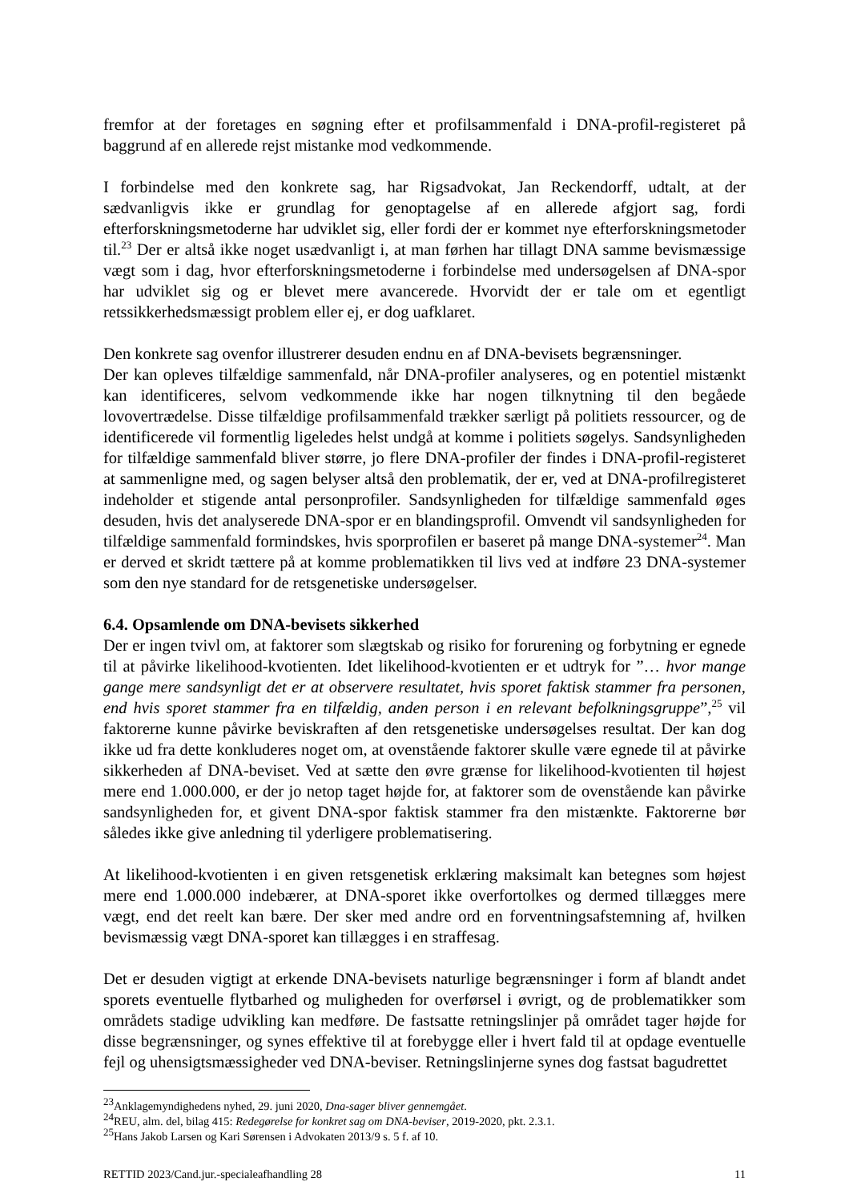fremfor at der foretages en søgning efter et profilsammenfald i DNA-profil-registeret på baggrund af en allerede rejst mistanke mod vedkommende.
I forbindelse med den konkrete sag, har Rigsadvokat, Jan Reckendorff, udtalt, at der sædvanligvis ikke er grundlag for genoptagelse af en allerede afgjort sag, fordi efterforskningsmetoderne har udviklet sig, eller fordi der er kommet nye efterforskningsmetoder til.<sup>23</sup> Der er altså ikke noget usædvanligt i, at man førhen har tillagt DNA samme bevismæssige vægt som i dag, hvor efterforskningsmetoderne i forbindelse med undersøgelsen af DNA-spor har udviklet sig og er blevet mere avancerede. Hvorvidt der er tale om et egentligt retssikkerhedsmæssigt problem eller ej, er dog uafklaret.
Den konkrete sag ovenfor illustrerer desuden endnu en af DNA-bevisets begrænsninger.
Der kan opleves tilfældige sammenfald, når DNA-profiler analyseres, og en potentiel mistænkt kan identificeres, selvom vedkommende ikke har nogen tilknytning til den begåede lovovertrædelse. Disse tilfældige profilsammenfald trækker særligt på politiets ressourcer, og de identificerede vil formentlig ligeledes helst undgå at komme i politiets søgelys. Sandsynligheden for tilfældige sammenfald bliver større, jo flere DNA-profiler der findes i DNA-profil-registeret at sammenligne med, og sagen belyser altså den problematik, der er, ved at DNA-profilregisteret indeholder et stigende antal personprofiler. Sandsynligheden for tilfældige sammenfald øges desuden, hvis det analyserede DNA-spor er en blandingsprofil. Omvendt vil sandsynligheden for tilfældige sammenfald formindskes, hvis sporprofilen er baseret på mange DNA-systemer<sup>24</sup>. Man er derved et skridt tættere på at komme problematikken til livs ved at indføre 23 DNA-systemer som den nye standard for de retsgenetiske undersøgelser.
6.4. Opsamlende om DNA-bevisets sikkerhed
Der er ingen tvivl om, at faktorer som slægtskab og risiko for forurening og forbytning er egnede til at påvirke likelihood-kvotienten. Idet likelihood-kvotienten er et udtryk for ”… hvor mange gange mere sandsynligt det er at observere resultatet, hvis sporet faktisk stammer fra personen, end hvis sporet stammer fra en tilfældig, anden person i en relevant befolkningsgruppe”,<sup>25</sup> vil faktorerne kunne påvirke beviskraften af den retsgenetiske undersøgelses resultat. Der kan dog ikke ud fra dette konkluderes noget om, at ovenstående faktorer skulle være egnede til at påvirke sikkerheden af DNA-beviset. Ved at sætte den øvre grænse for likelihood-kvotienten til højest mere end 1.000.000, er der jo netop taget højde for, at faktorer som de ovenstående kan påvirke sandsynligheden for, et givent DNA-spor faktisk stammer fra den mistænkte. Faktorerne bør således ikke give anledning til yderligere problematisering.
At likelihood-kvotienten i en given retsgenetisk erklæring maksimalt kan betegnes som højest mere end 1.000.000 indebærer, at DNA-sporet ikke overfortolkes og dermed tillægges mere vægt, end det reelt kan bære. Der sker med andre ord en forventningsafstemning af, hvilken bevismæssig vægt DNA-sporet kan tillægges i en straffesag.
Det er desuden vigtigt at erkende DNA-bevisets naturlige begrænsninger i form af blandt andet sporets eventuelle flytbarhed og muligheden for overførsel i øvrigt, og de problematikker som områdets stadige udvikling kan medføre. De fastsatte retningslinjer på området tager højde for disse begrænsninger, og synes effektive til at forebygge eller i hvert fald til at opdage eventuelle fejl og uhensigtsmæssigheder ved DNA-beviser. Retningslinjerne synes dog fastsat bagudrettet
<sup>23</sup> Anklagemyndighedens nyhed, 29. juni 2020, Dna-sager bliver gennemgået.
<sup>24</sup> REU, alm. del, bilag 415: Redegørelse for konkret sag om DNA-beviser, 2019-2020, pkt. 2.3.1.
<sup>25</sup> Hans Jakob Larsen og Kari Sørensen i Advokaten 2013/9 s. 5 f. af 10.
RETTID 2023/Cand.jur.-specialeafhandling 28 11